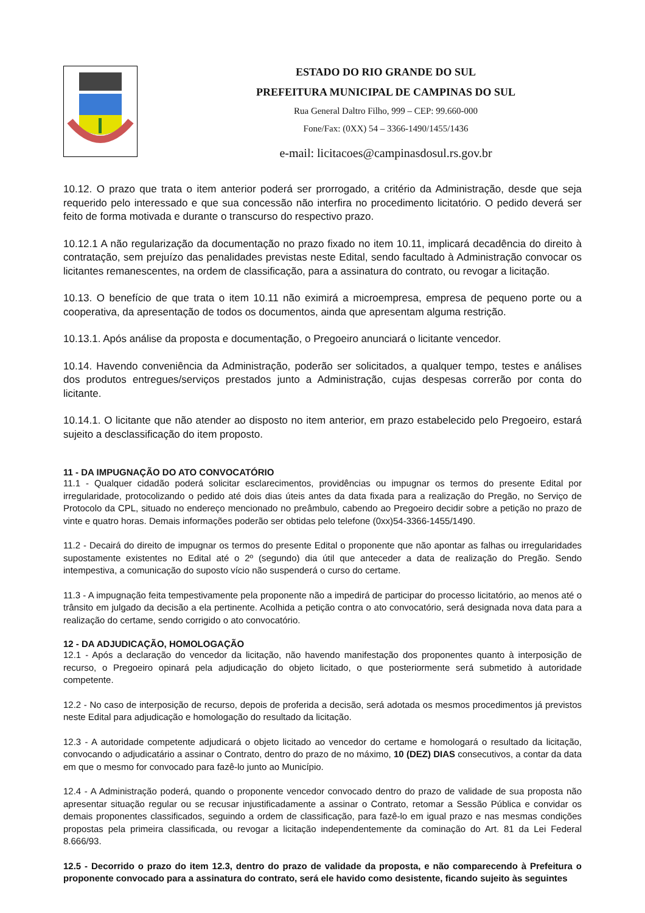ESTADO DO RIO GRANDE DO SUL
PREFEITURA MUNICIPAL DE CAMPINAS DO SUL
Rua General Daltro Filho, 999 – CEP: 99.660-000
Fone/Fax: (0XX) 54 – 3366-1490/1455/1436
e-mail: licitacoes@campinasdosul.rs.gov.br
10.12. O prazo que trata o item anterior poderá ser prorrogado, a critério da Administração, desde que seja requerido pelo interessado e que sua concessão não interfira no procedimento licitatório. O pedido deverá ser feito de forma motivada e durante o transcurso do respectivo prazo.
10.12.1 A não regularização da documentação no prazo fixado no item 10.11, implicará decadência do direito à contratação, sem prejuízo das penalidades previstas neste Edital, sendo facultado à Administração convocar os licitantes remanescentes, na ordem de classificação, para a assinatura do contrato, ou revogar a licitação.
10.13. O benefício de que trata o item 10.11 não eximirá a microempresa, empresa de pequeno porte ou a cooperativa, da apresentação de todos os documentos, ainda que apresentam alguma restrição.
10.13.1. Após análise da proposta e documentação, o Pregoeiro anunciará o licitante vencedor.
10.14. Havendo conveniência da Administração, poderão ser solicitados, a qualquer tempo, testes e análises dos produtos entregues/serviços prestados junto a Administração, cujas despesas correrão por conta do licitante.
10.14.1. O licitante que não atender ao disposto no item anterior, em prazo estabelecido pelo Pregoeiro, estará sujeito a desclassificação do item proposto.
11 - DA IMPUGNAÇÃO DO ATO CONVOCATÓRIO
11.1 - Qualquer cidadão poderá solicitar esclarecimentos, providências ou impugnar os termos do presente Edital por irregularidade, protocolizando o pedido até dois dias úteis antes da data fixada para a realização do Pregão, no Serviço de Protocolo da CPL, situado no endereço mencionado no preâmbulo, cabendo ao Pregoeiro decidir sobre a petição no prazo de vinte e quatro horas. Demais informações poderão ser obtidas pelo telefone (0xx)54-3366-1455/1490.
11.2 - Decairá do direito de impugnar os termos do presente Edital o proponente que não apontar as falhas ou irregularidades supostamente existentes no Edital até o 2º (segundo) dia útil que anteceder a data de realização do Pregão. Sendo intempestiva, a comunicação do suposto vício não suspenderá o curso do certame.
11.3 - A impugnação feita tempestivamente pela proponente não a impedirá de participar do processo licitatório, ao menos até o trânsito em julgado da decisão a ela pertinente. Acolhida a petição contra o ato convocatório, será designada nova data para a realização do certame, sendo corrigido o ato convocatório.
12 - DA ADJUDICAÇÃO, HOMOLOGAÇÃO
12.1 - Após a declaração do vencedor da licitação, não havendo manifestação dos proponentes quanto à interposição de recurso, o Pregoeiro opinará pela adjudicação do objeto licitado, o que posteriormente será submetido à autoridade competente.
12.2 - No caso de interposição de recurso, depois de proferida a decisão, será adotada os mesmos procedimentos já previstos neste Edital para adjudicação e homologação do resultado da licitação.
12.3 - A autoridade competente adjudicará o objeto licitado ao vencedor do certame e homologará o resultado da licitação, convocando o adjudicatário a assinar o Contrato, dentro do prazo de no máximo, 10 (DEZ) DIAS consecutivos, a contar da data em que o mesmo for convocado para fazê-lo junto ao Município.
12.4 - A Administração poderá, quando o proponente vencedor convocado dentro do prazo de validade de sua proposta não apresentar situação regular ou se recusar injustificadamente a assinar o Contrato, retomar a Sessão Pública e convidar os demais proponentes classificados, seguindo a ordem de classificação, para fazê-lo em igual prazo e nas mesmas condições propostas pela primeira classificada, ou revogar a licitação independentemente da cominação do Art. 81 da Lei Federal 8.666/93.
12.5 - Decorrido o prazo do item 12.3, dentro do prazo de validade da proposta, e não comparecendo à Prefeitura o proponente convocado para a assinatura do contrato, será ele havido como desistente, ficando sujeito às seguintes